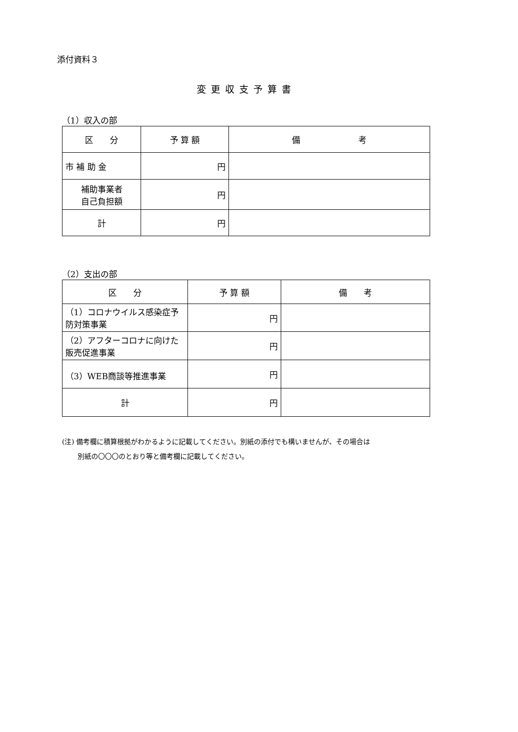添付資料３
変更収支予算書
（1）収入の部
| 区 分 | 予 算 額 | 備 考 |
| --- | --- | --- |
| 市 補 助 金 | 円 | |
| 補助事業者 自己負担額 | 円 | |
| 計 | 円 | |
（2）支出の部
| 区 分 | 予 算 額 | 備 考 |
| --- | --- | --- |
| （1）コロナウイルス感染症予防対策事業 | 円 | |
| （2）アフターコロナに向けた販売促進事業 | 円 | |
| （3）WEB商談等推進事業 | 円 | |
| 計 | 円 | |
(注) 備考欄に積算根拠がわかるように記載してください。別紙の添付でも構いませんが、その場合は
　　 別紙の〇〇〇のとおり等と備考欄に記載してください。